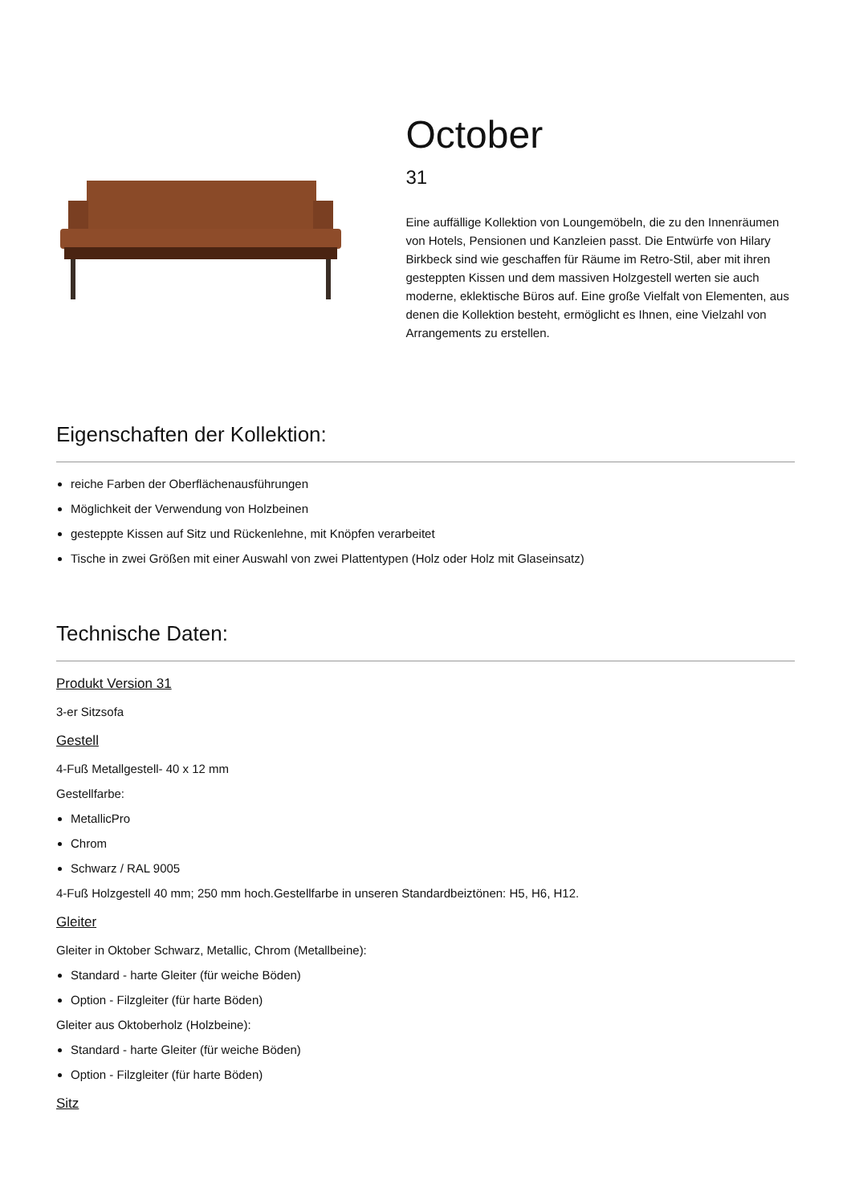October
31
Eine auffällige Kollektion von Loungemöbeln, die zu den Innenräumen von Hotels, Pensionen und Kanzleien passt. Die Entwürfe von Hilary Birkbeck sind wie geschaffen für Räume im Retro-Stil, aber mit ihren gesteppten Kissen und dem massiven Holzgestell werten sie auch moderne, eklektische Büros auf. Eine große Vielfalt von Elementen, aus denen die Kollektion besteht, ermöglicht es Ihnen, eine Vielzahl von Arrangements zu erstellen.
Eigenschaften der Kollektion:
reiche Farben der Oberflächenausführungen
Möglichkeit der Verwendung von Holzbeinen
gesteppte Kissen auf Sitz und Rückenlehne, mit Knöpfen verarbeitet
Tische in zwei Größen mit einer Auswahl von zwei Plattentypen (Holz oder Holz mit Glaseinsatz)
Technische Daten:
Produkt Version 31
3-er Sitzsofa
Gestell
4-Fuß Metallgestell- 40 x 12 mm
Gestellfarbe:
MetallicPro
Chrom
Schwarz / RAL 9005
4-Fuß Holzgestell 40 mm; 250 mm hoch.Gestellfarbe in unseren Standardbeiztönen: H5, H6, H12.
Gleiter
Gleiter in Oktober Schwarz, Metallic, Chrom (Metallbeine):
Standard - harte Gleiter (für weiche Böden)
Option - Filzgleiter (für harte Böden)
Gleiter aus Oktoberholz (Holzbeine):
Standard - harte Gleiter (für weiche Böden)
Option - Filzgleiter (für harte Böden)
Sitz